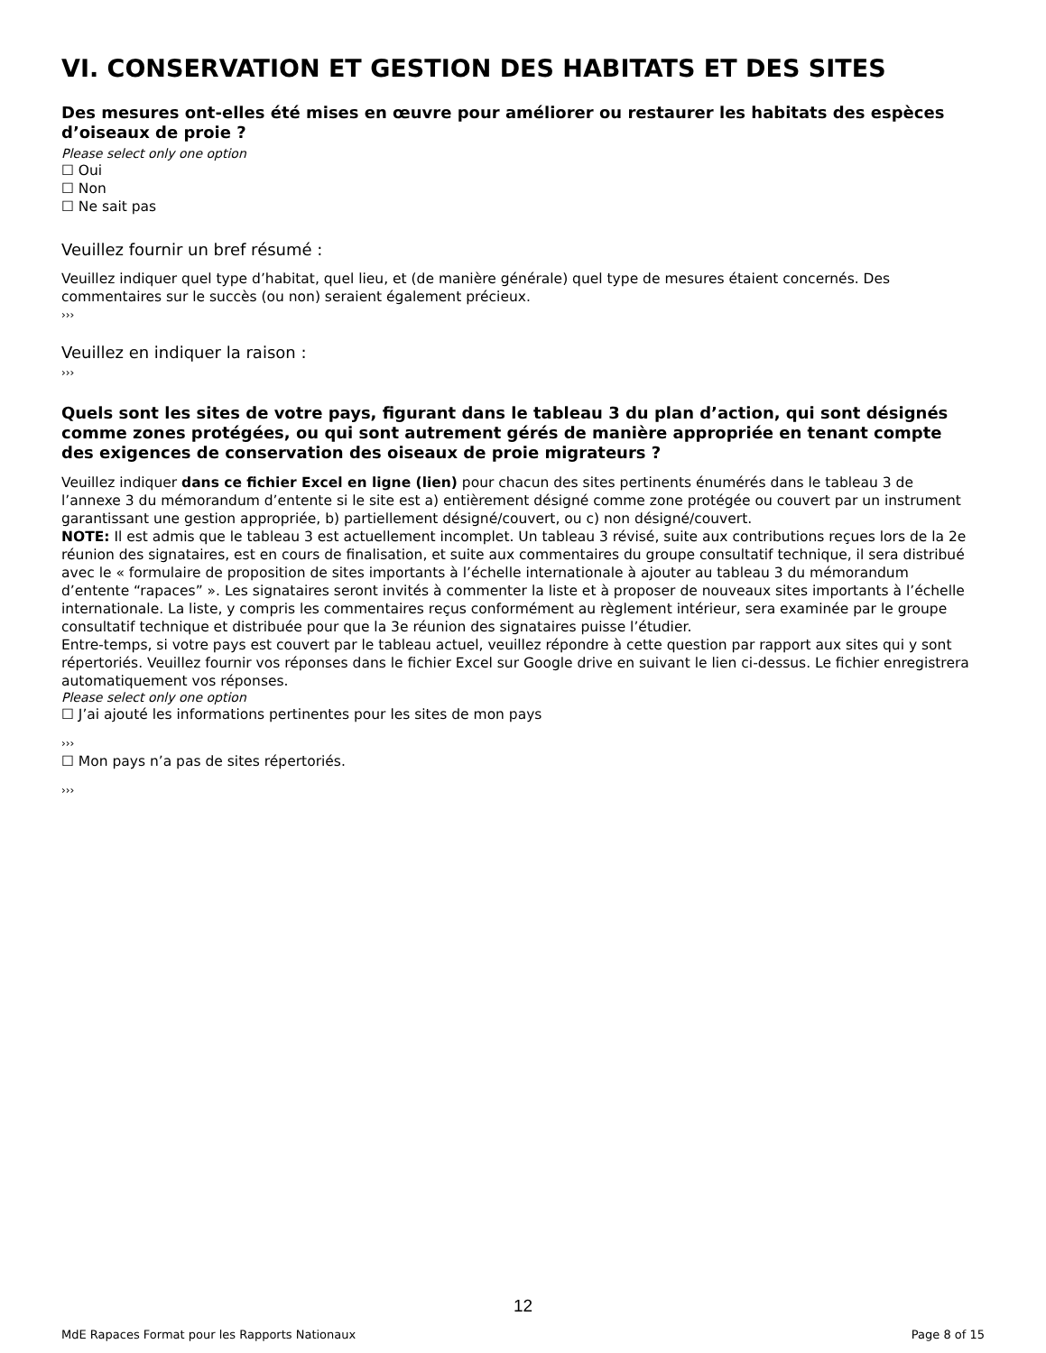VI. CONSERVATION ET GESTION DES HABITATS ET DES SITES
Des mesures ont-elles été mises en œuvre pour améliorer ou restaurer les habitats des espèces d’oiseaux de proie ?
Please select only one option
☐ Oui
☐ Non
☐ Ne sait pas
Veuillez fournir un bref résumé :
Veuillez indiquer quel type d’habitat, quel lieu, et (de manière générale) quel type de mesures étaient concernés. Des commentaires sur le succès (ou non) seraient également précieux.
›››
Veuillez en indiquer la raison :
›››
Quels sont les sites de votre pays, figurant dans le tableau 3 du plan d’action, qui sont désignés comme zones protégées, ou qui sont autrement gérés de manière appropriée en tenant compte des exigences de conservation des oiseaux de proie migrateurs ?
Veuillez indiquer dans ce fichier Excel en ligne (lien) pour chacun des sites pertinents énumérés dans le tableau 3 de l’annexe 3 du mémorandum d’entente si le site est a) entièrement désigné comme zone protégée ou couvert par un instrument garantissant une gestion appropriée, b) partiellement désigné/couvert, ou c) non désigné/couvert.
NOTE: Il est admis que le tableau 3 est actuellement incomplet. Un tableau 3 révisé, suite aux contributions reçues lors de la 2e réunion des signataires, est en cours de finalisation, et suite aux commentaires du groupe consultatif technique, il sera distribué avec le « formulaire de proposition de sites importants à l’échelle internationale à ajouter au tableau 3 du mémorandum d’entente “rapaces” ». Les signataires seront invités à commenter la liste et à proposer de nouveaux sites importants à l’échelle internationale. La liste, y compris les commentaires reçus conformément au règlement intérieur, sera examinée par le groupe consultatif technique et distribuée pour que la 3e réunion des signataires puisse l’étudier.
Entre-temps, si votre pays est couvert par le tableau actuel, veuillez répondre à cette question par rapport aux sites qui y sont répertoriés. Veuillez fournir vos réponses dans le fichier Excel sur Google drive en suivant le lien ci-dessus. Le fichier enregistrera automatiquement vos réponses.
Please select only one option
☐ J’ai ajouté les informations pertinentes pour les sites de mon pays
›››
☐ Mon pays n’a pas de sites répertoriés.
›››
12
MdE Rapaces Format pour les Rapports Nationaux Page 8 of 15